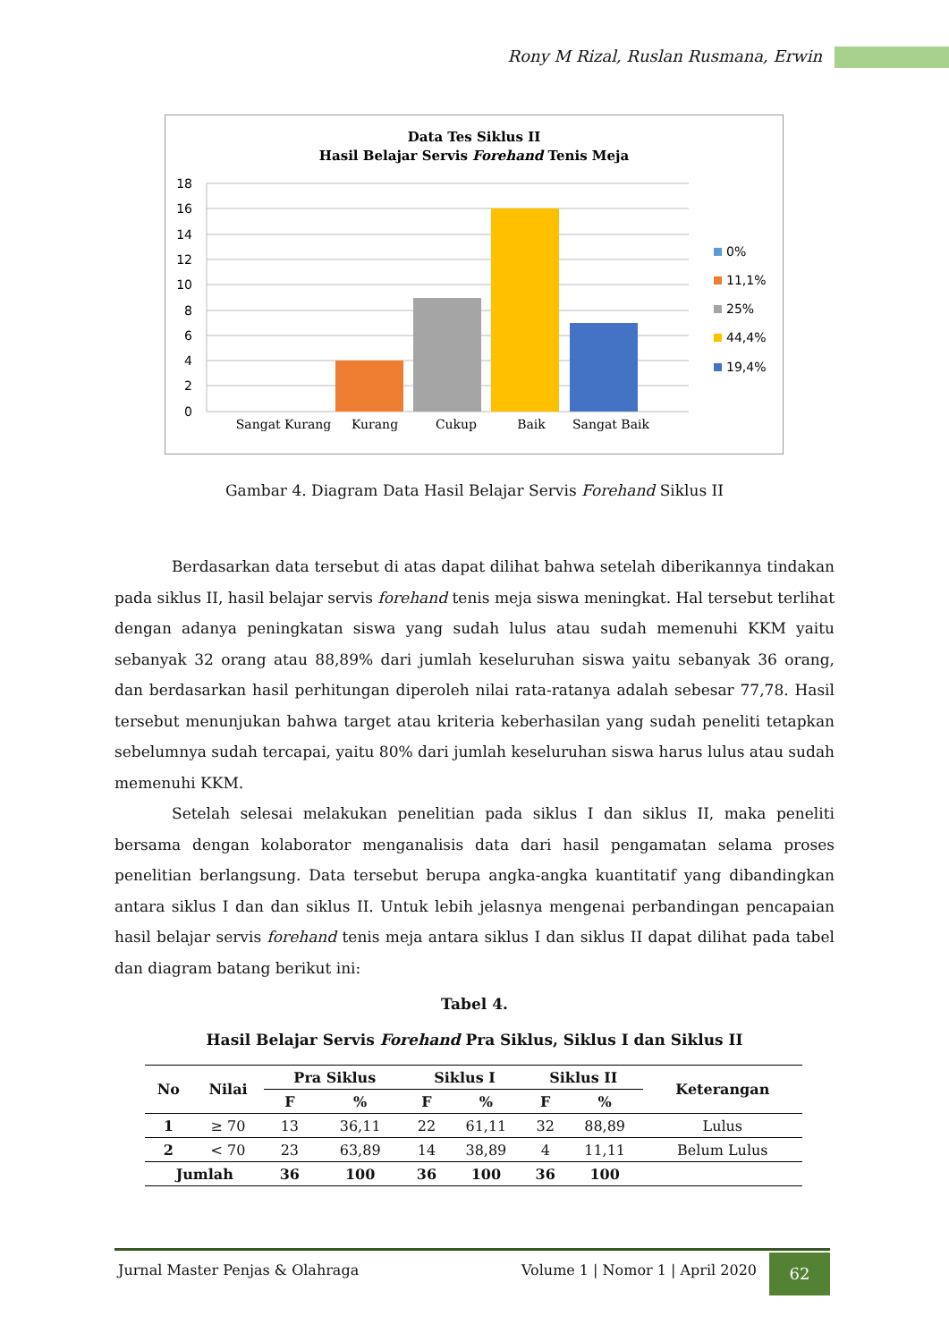Rony M Rizal, Ruslan Rusmana, Erwin
Data Tes Siklus II
Hasil Belajar Servis Forehand Tenis Meja
18
16
14
12
10
8
6
4
2
0
Sangat Kurang
Kurang
Cukup
Baik
Sangat Baik
0%
11,1%
25%
44,4%
19,4%
Gambar 4. Diagram Data Hasil Belajar Servis Forehand Siklus II
Berdasarkan data tersebut di atas dapat dilihat bahwa setelah diberikannya tindakan pada siklus II, hasil belajar servis forehand tenis meja siswa meningkat. Hal tersebut terlihat dengan adanya peningkatan siswa yang sudah lulus atau sudah memenuhi KKM yaitu sebanyak 32 orang atau 88,89% dari jumlah keseluruhan siswa yaitu sebanyak 36 orang, dan berdasarkan hasil perhitungan diperoleh nilai rata-ratanya adalah sebesar 77,78. Hasil tersebut menunjukan bahwa target atau kriteria keberhasilan yang sudah peneliti tetapkan sebelumnya sudah tercapai, yaitu 80% dari jumlah keseluruhan siswa harus lulus atau sudah memenuhi KKM.
Setelah selesai melakukan penelitian pada siklus I dan siklus II, maka peneliti bersama dengan kolaborator menganalisis data dari hasil pengamatan selama proses penelitian berlangsung. Data tersebut berupa angka-angka kuantitatif yang dibandingkan antara siklus I dan dan siklus II. Untuk lebih jelasnya mengenai perbandingan pencapaian hasil belajar servis forehand tenis meja antara siklus I dan siklus II dapat dilihat pada tabel dan diagram batang berikut ini:
Tabel 4.
Hasil Belajar Servis Forehand Pra Siklus, Siklus I dan Siklus II
| No | Nilai | Pra Siklus | | Siklus I | | Siklus II | | Keterangan |
| --- | --- | --- | --- | --- | --- | --- | --- | --- |
| | | F | % | F | % | F | % | |
| 1 | ≥ 70 | 13 | 36,11 | 22 | 61,11 | 32 | 88,89 | Lulus |
| 2 | < 70 | 23 | 63,89 | 14 | 38,89 | 4 | 11,11 | Belum Lulus |
| Jumlah | | 36 | 100 | 36 | 100 | 36 | 100 | |
Jurnal Master Penjas & Olahraga Volume 1 | Nomor 1 | April 2020
62